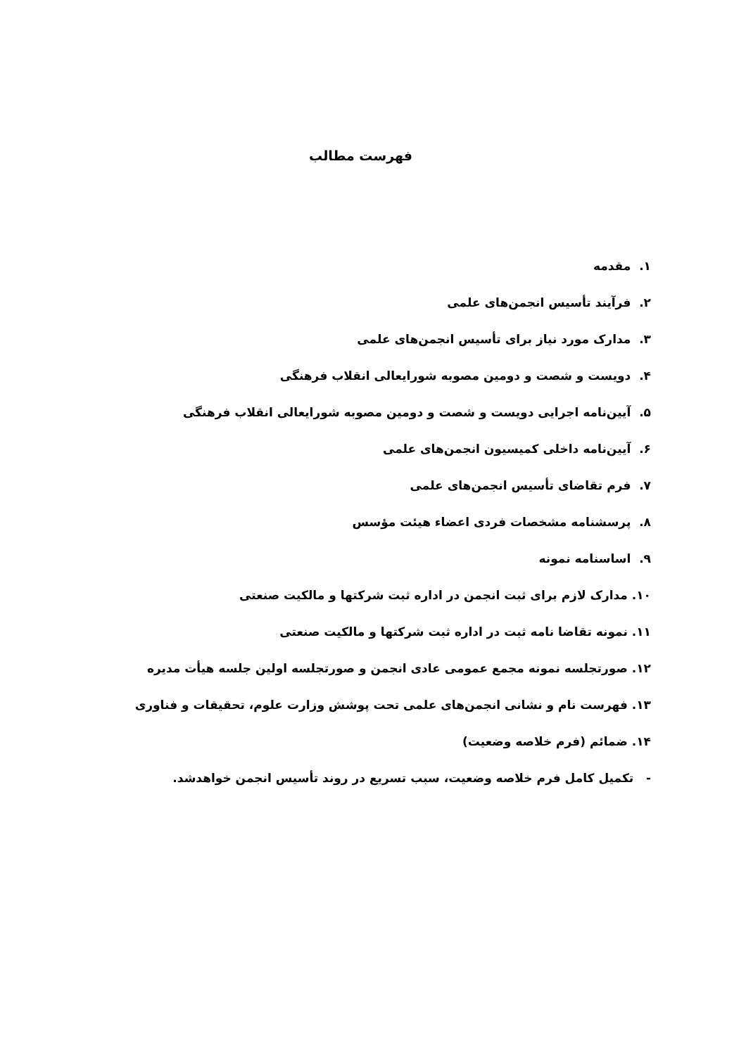فهرست مطالب
۱. مقدمه
۲. فرآیند تأسیس انجمن‌های علمی
۳. مدارک مورد نیاز برای تأسیس انجمن‌های علمی
۴. دویست و شصت و دومین مصوبه شورایعالی انقلاب فرهنگی
۵. آیین‌نامه اجرایی دویست و شصت و دومین مصوبه شورایعالی انقلاب فرهنگی
۶. آیین‌نامه داخلی کمیسیون انجمن‌های علمی
۷. فرم تقاضای تأسیس انجمن‌های علمی
۸. پرسشنامه مشخصات فردی اعضاء هیئت مؤسس
۹. اساسنامه نمونه
۱۰. مدارک لازم برای ثبت انجمن در اداره ثبت شرکتها و مالکیت صنعتی
۱۱. نمونه تقاضا نامه ثبت در اداره ثبت شرکتها و مالکیت صنعتی
۱۲. صورتجلسه نمونه مجمع عمومی عادی انجمن و صورتجلسه اولین جلسه هیأت مدیره
۱۳. فهرست نام و نشانی انجمن‌های علمی تحت پوشش وزارت علوم، تحقیقات و فناوری
۱۴. ضمائم (فرم خلاصه وضعیت)
- تکمیل کامل فرم خلاصه وضعیت، سبب تسریع در روند تأسیس انجمن خواهدشد.